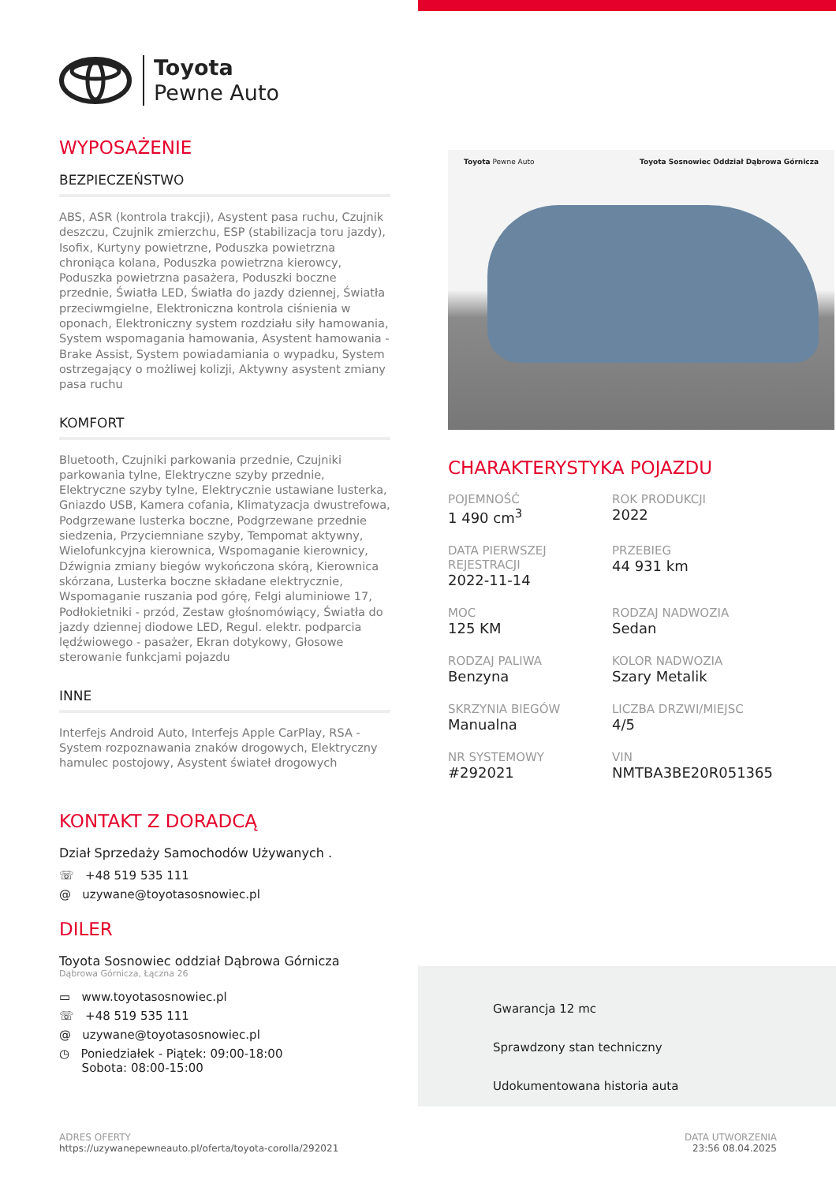Toyota
Pewne Auto
WYPOSAŻENIE
BEZPIECZEŃSTWO
ABS, ASR (kontrola trakcji), Asystent pasa ruchu, Czujnik deszczu, Czujnik zmierzchu, ESP (stabilizacja toru jazdy), Isofix, Kurtyny powietrzne, Poduszka powietrzna chroniąca kolana, Poduszka powietrzna kierowcy, Poduszka powietrzna pasażera, Poduszki boczne przednie, Światła LED, Światła do jazdy dziennej, Światła przeciwmgielne, Elektroniczna kontrola ciśnienia w oponach, Elektroniczny system rozdziału siły hamowania, System wspomagania hamowania, Asystent hamowania - Brake Assist, System powiadamiania o wypadku, System ostrzegający o możliwej kolizji, Aktywny asystent zmiany pasa ruchu
KOMFORT
Bluetooth, Czujniki parkowania przednie, Czujniki parkowania tylne, Elektryczne szyby przednie, Elektryczne szyby tylne, Elektrycznie ustawiane lusterka, Gniazdo USB, Kamera cofania, Klimatyzacja dwustrefowa, Podgrzewane lusterka boczne, Podgrzewane przednie siedzenia, Przyciemniane szyby, Tempomat aktywny, Wielofunkcyjna kierownica, Wspomaganie kierownicy, Dźwignia zmiany biegów wykończona skórą, Kierownica skórzana, Lusterka boczne składane elektrycznie, Wspomaganie ruszania pod górę, Felgi aluminiowe 17, Podłokietniki - przód, Zestaw głośnomówiący, Światła do jazdy dziennej diodowe LED, Regul. elektr. podparcia lędźwiowego - pasażer, Ekran dotykowy, Głosowe sterowanie funkcjami pojazdu
INNE
Interfejs Android Auto, Interfejs Apple CarPlay, RSA - System rozpoznawania znaków drogowych, Elektryczny hamulec postojowy, Asystent świateł drogowych
KONTAKT Z DORADCĄ
Dział Sprzedaży Samochodów Używanych .
☏ +48 519 535 111
@ uzywane@toyotasosnowiec.pl
DILER
Toyota Sosnowiec oddział Dąbrowa Górnicza
Dąbrowa Górnicza, Łączna 26
▭ www.toyotasosnowiec.pl
☏ +48 519 535 111
@ uzywane@toyotasosnowiec.pl
◷ Poniedziałek - Piątek: 09:00-18:00
Sobota: 08:00-15:00
Toyota Pewne Auto
Toyota Sosnowiec Oddział Dąbrowa Górnicza
CHARAKTERYSTYKA POJAZDU
POJEMNOŚĆ
1 490 cm<sup>3</sup>
ROK PRODUKCJI
2022
DATA PIERWSZEJ REJESTRACJI
2022-11-14
PRZEBIEG
44 931 km
MOC
125 KM
RODZAJ NADWOZIA
Sedan
RODZAJ PALIWA
Benzyna
KOLOR NADWOZIA
Szary Metalik
SKRZYNIA BIEGÓW
Manualna
LICZBA DRZWI/MIEJSC
4/5
NR SYSTEMOWY
#292021
VIN
NMTBA3BE20R051365
Gwarancja 12 mc
Sprawdzony stan techniczny
Udokumentowana historia auta
ADRES OFERTY
https://uzywanepewneauto.pl/oferta/toyota-corolla/292021
DATA UTWORZENIA
23:56 08.04.2025